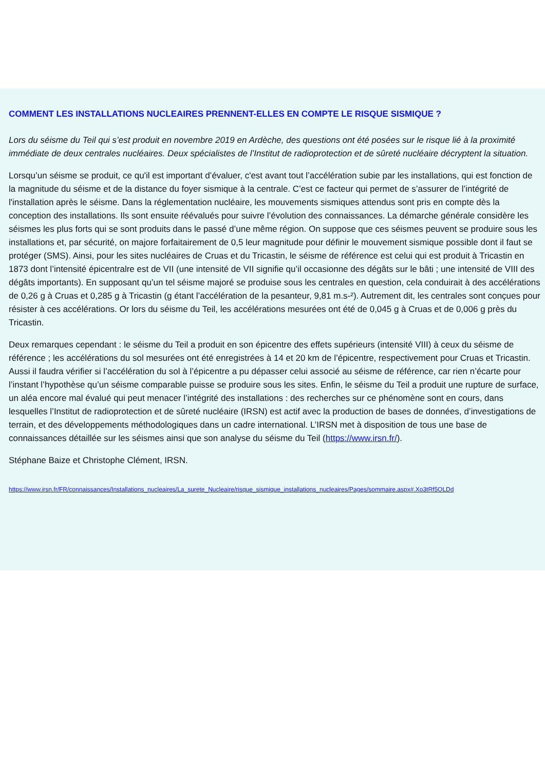COMMENT LES INSTALLATIONS NUCLEAIRES PRENNENT-ELLES EN COMPTE LE RISQUE SISMIQUE ?
Lors du séisme du Teil qui s’est produit en novembre 2019 en Ardèche, des questions ont été posées sur le risque lié à la proximité immédiate de deux centrales nucléaires. Deux spécialistes de l’Institut de radioprotection et de sûreté nucléaire décryptent la situation.
Lorsqu’un séisme se produit, ce qu'il est important d’évaluer, c'est avant tout l’accélération subie par les installations, qui est fonction de la magnitude du séisme et de la distance du foyer sismique à la centrale. C’est ce facteur qui permet de s’assurer de l’intégrité de l'installation après le séisme. Dans la réglementation nucléaire, les mouvements sismiques attendus sont pris en compte dès la conception des installations. Ils sont ensuite réévalués pour suivre l’évolution des connaissances. La démarche générale considère les séismes les plus forts qui se sont produits dans le passé d’une même région. On suppose que ces séismes peuvent se produire sous les installations et, par sécurité, on majore forfaitairement de 0,5 leur magnitude pour définir le mouvement sismique possible dont il faut se protéger (SMS). Ainsi, pour les sites nucléaires de Cruas et du Tricastin, le séisme de référence est celui qui est produit à Tricastin en 1873 dont l’intensité épicentralre est de VII (une intensité de VII signifie qu’il occasionne des dégâts sur le bâti ; une intensité de VIII des dégâts importants). En supposant qu’un tel séisme majoré se produise sous les centrales en question, cela conduirait à des accélérations de 0,26 g à Cruas et 0,285 g à Tricastin (g étant l’accélération de la pesanteur, 9,81 m.s-²). Autrement dit, les centrales sont conçues pour résister à ces accélérations. Or lors du séisme du Teil, les accélérations mesurées ont été de 0,045 g à Cruas et de 0,006 g près du Tricastin.
Deux remarques cependant : le séisme du Teil a produit en son épicentre des effets supérieurs (intensité VIII) à ceux du séisme de référence ; les accélérations du sol mesurées ont été enregistrées à 14 et 20 km de l’épicentre, respectivement pour Cruas et Tricastin. Aussi il faudra vérifier si l’accélération du sol à l’épicentre a pu dépasser celui associé au séisme de référence, car rien n’écarte pour l’instant l’hypothèse qu’un séisme comparable puisse se produire sous les sites. Enfin, le séisme du Teil a produit une rupture de surface, un aléa encore mal évalué qui peut menacer l’intégrité des installations : des recherches sur ce phénomène sont en cours, dans lesquelles l’Institut de radioprotection et de sûreté nucléaire (IRSN) est actif avec la production de bases de données, d’investigations de terrain, et des développements méthodologiques dans un cadre international. L’IRSN met à disposition de tous une base de connaissances détaillée sur les séismes ainsi que son analyse du séisme du Teil (https://www.irsn.fr/).
Stéphane Baize et Christophe Clément, IRSN.
https://www.irsn.fr/FR/connaissances/Installations_nucleaires/La_surete_Nucleaire/risque_sismique_installations_nucleaires/Pages/sommaire.aspx#.Xo3tRf5OLDd